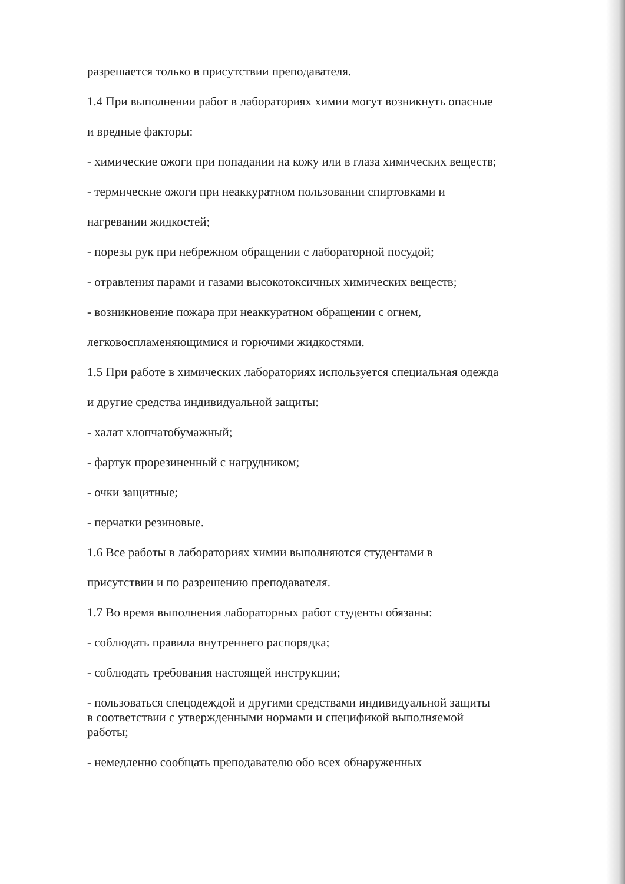разрешается только в присутствии преподавателя.
1.4 При выполнении работ в лабораториях химии могут возникнуть опасные
и вредные факторы:
- химические ожоги при попадании на кожу или в глаза химических веществ;
- термические ожоги при неаккуратном пользовании спиртовками и
нагревании жидкостей;
- порезы рук при небрежном обращении с лабораторной посудой;
- отравления парами и газами высокотоксичных химических веществ;
- возникновение пожара при неаккуратном обращении с огнем,
легковоспламеняющимися и горючими жидкостями.
1.5 При работе в химических лабораториях используется специальная одежда
и другие средства индивидуальной защиты:
- халат хлопчатобумажный;
- фартук прорезиненный с нагрудником;
- очки защитные;
- перчатки резиновые.
1.6 Все работы в лабораториях химии выполняются студентами в
присутствии и по разрешению преподавателя.
1.7 Во время выполнения лабораторных работ студенты обязаны:
- соблюдать правила внутреннего распорядка;
- соблюдать требования настоящей инструкции;
- пользоваться спецодеждой и другими средствами индивидуальной защиты
в соответствии с утвержденными нормами и спецификой выполняемой
работы;
- немедленно сообщать преподавателю обо всех обнаруженных